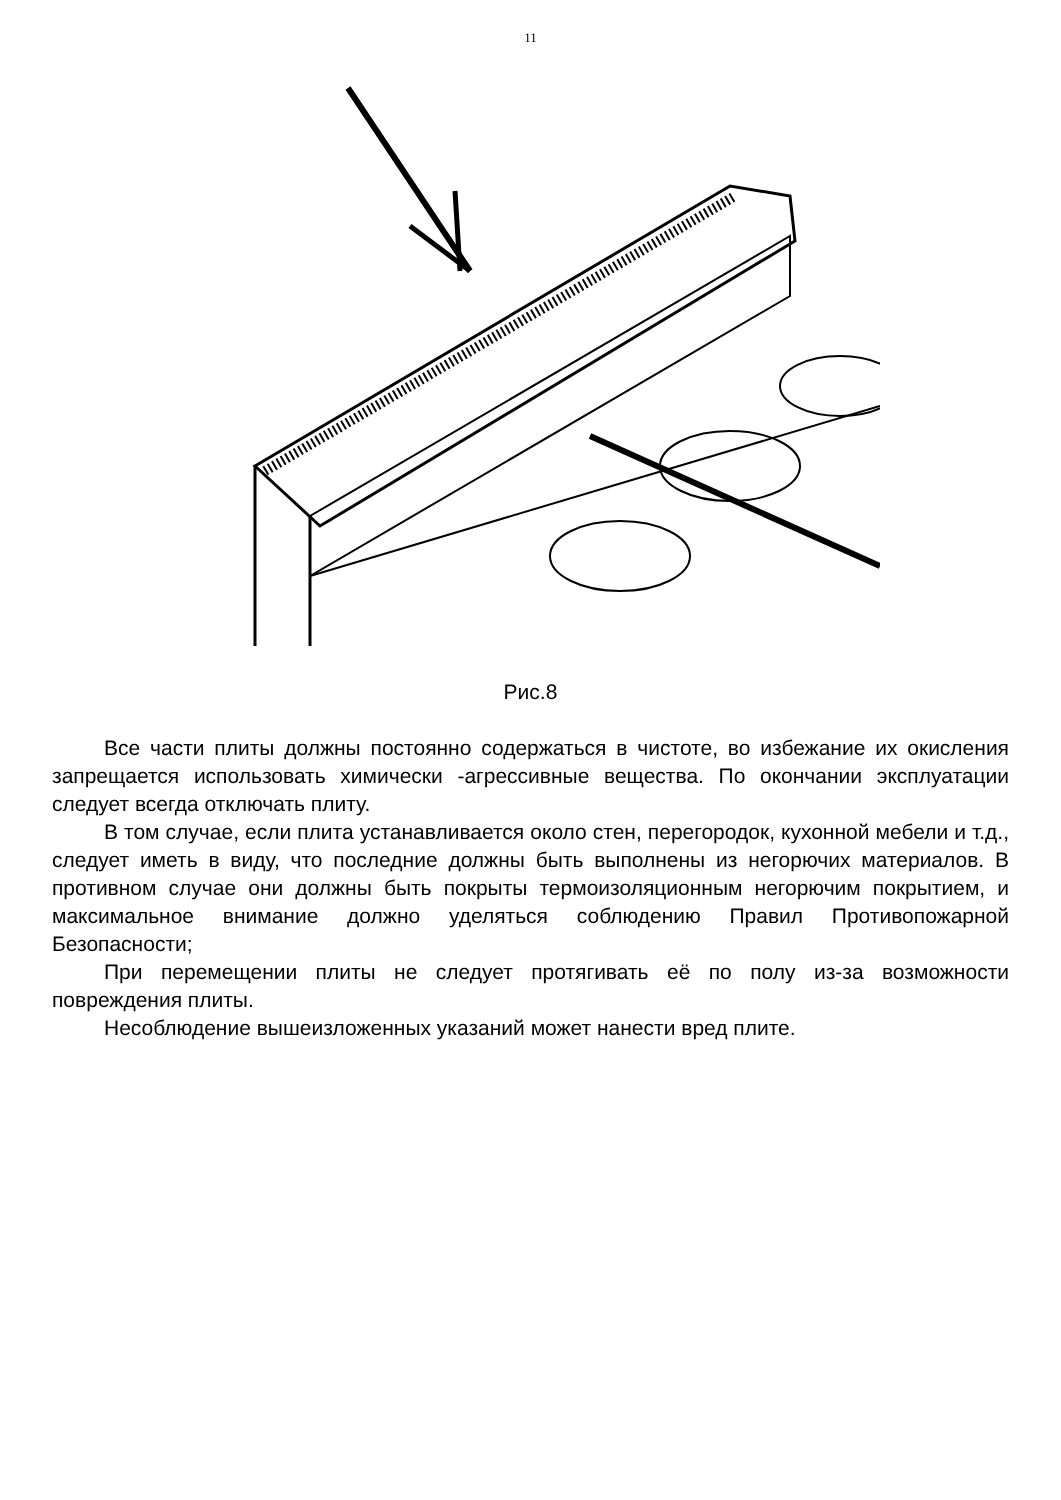11
Рис.8
Все части плиты должны постоянно содержаться в чистоте, во избежание их окисления запрещается использовать химически -агрессивные вещества. По окончании эксплуатации следует всегда отключать плиту.
В том случае, если плита устанавливается около стен, перегородок, кухонной мебели и т.д., следует иметь в виду, что последние должны быть выполнены из негорючих материалов. В противном случае они должны быть покрыты термоизоляционным негорючим покрытием, и максимальное внимание должно уделяться соблюдению Правил Противопожарной Безопасности;
При перемещении плиты не следует протягивать её по полу из-за возможности повреждения плиты.
Несоблюдение вышеизложенных указаний может нанести вред плите.